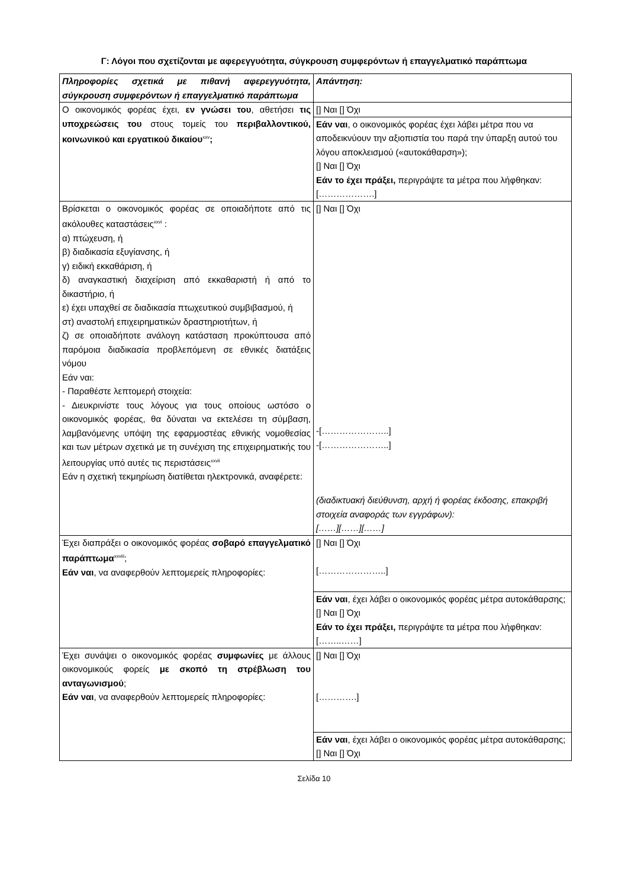Γ: Λόγοι που σχετίζονται με αφερεγγυότητα, σύγκρουση συμφερόντων ή επαγγελματικό παράπτωμα
| Πληροφορίες σχετικά με πιθανή αφερεγγυότητα, σύγκρουση συμφερόντων ή επαγγελματικό παράπτωμα | Απάντηση: |
| Ο οικονομικός φορέας έχει, εν γνώσει του , αθετήσει τις υποχρεώσεις του στους τομείς του περιβαλλοντικού, κοινωνικού και εργατικού δικαίου<sup>xxv</sup> ; | [] Ναι [] Όχι |
| | Εάν ναι , ο οικονομικός φορέας έχει λάβει μέτρα που να αποδεικνύουν την αξιοπιστία του παρά την ύπαρξη αυτού του λόγου αποκλεισμού («αυτοκάθαρση»); [] Ναι [] Όχι Εάν το έχει πράξει, περιγράψτε τα μέτρα που λήφθηκαν: [……………….] |
| Βρίσκεται ο οικονομικός φορέας σε οποιαδήποτε από τις ακόλουθες καταστάσεις<sup>xxvi</sup> : α) πτώχευση, ή β) διαδικασία εξυγίανσης, ή γ) ειδική εκκαθάριση, ή δ) αναγκαστική διαχείριση από εκκαθαριστή ή από το δικαστήριο, ή ε) έχει υπαχθεί σε διαδικασία πτωχευτικού συμβιβασμού, ή στ) αναστολή επιχειρηματικών δραστηριοτήτων, ή ζ) σε οποιαδήποτε ανάλογη κατάσταση προκύπτουσα από παρόμοια διαδικασία προβλεπόμενη σε εθνικές διατάξεις νόμου Εάν ναι: - Παραθέστε λεπτομερή στοιχεία: - Διευκρινίστε τους λόγους για τους οποίους ωστόσο ο οικονομικός φορέας, θα δύναται να εκτελέσει τη σύμβαση, λαμβανόμενης υπόψη της εφαρμοστέας εθνικής νομοθεσίας και των μέτρων σχετικά με τη συνέχιση της επιχειρηματικής του λειτουργίας υπό αυτές τις περιστάσεις<sup>xxvii</sup> Εάν η σχετική τεκμηρίωση διατίθεται ηλεκτρονικά, αναφέρετε: | [] Ναι [] Όχι -[…………………..] -[…………………..] (διαδικτυακή διεύθυνση, αρχή ή φορέας έκδοσης, επακριβή στοιχεία αναφοράς των εγγράφων): [……][……][……] |
| Έχει διαπράξει ο οικονομικός φορέας σοβαρό επαγγελματικό παράπτωμα<sup>xxviii</sup>; Εάν ναι , να αναφερθούν λεπτομερείς πληροφορίες: | [] Ναι [] Όχι […………………..] |
| | Εάν ναι , έχει λάβει ο οικονομικός φορέας μέτρα αυτοκάθαρσης; [] Ναι [] Όχι Εάν το έχει πράξει, περιγράψτε τα μέτρα που λήφθηκαν: [……..……] |
| Έχει συνάψει ο οικονομικός φορέας συμφωνίες με άλλους οικονομικούς φορείς με σκοπό τη στρέβλωση του ανταγωνισμού ; Εάν ναι , να αναφερθούν λεπτομερείς πληροφορίες: | [] Ναι [] Όχι [………….] |
| | Εάν ναι , έχει λάβει ο οικονομικός φορέας μέτρα αυτοκάθαρσης; [] Ναι [] Όχι |
Σελίδα 10